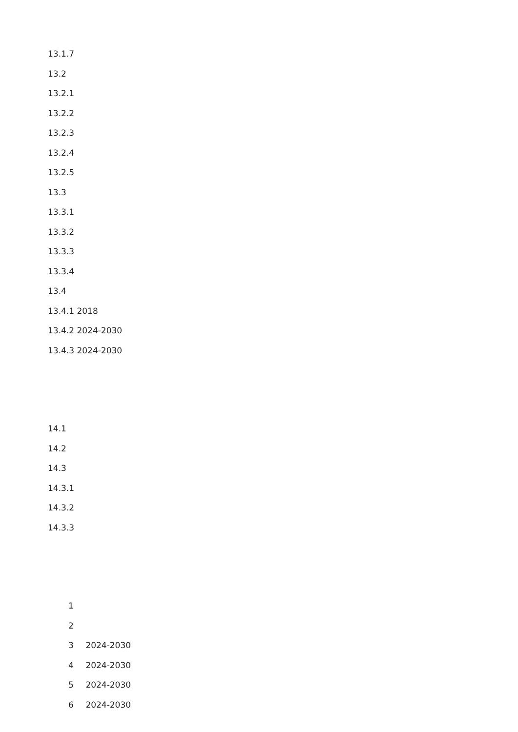13.1.7
13.2
13.2.1
13.2.2
13.2.3
13.2.4
13.2.5
13.3
13.3.1
13.3.2
13.3.3
13.3.4
13.4
13.4.1 2018
13.4.2 2024-2030
13.4.3 2024-2030
14.1
14.2
14.3
14.3.1
14.3.2
14.3.3
1
2
3 2024-2030
4 2024-2030
5 2024-2030
6 2024-2030